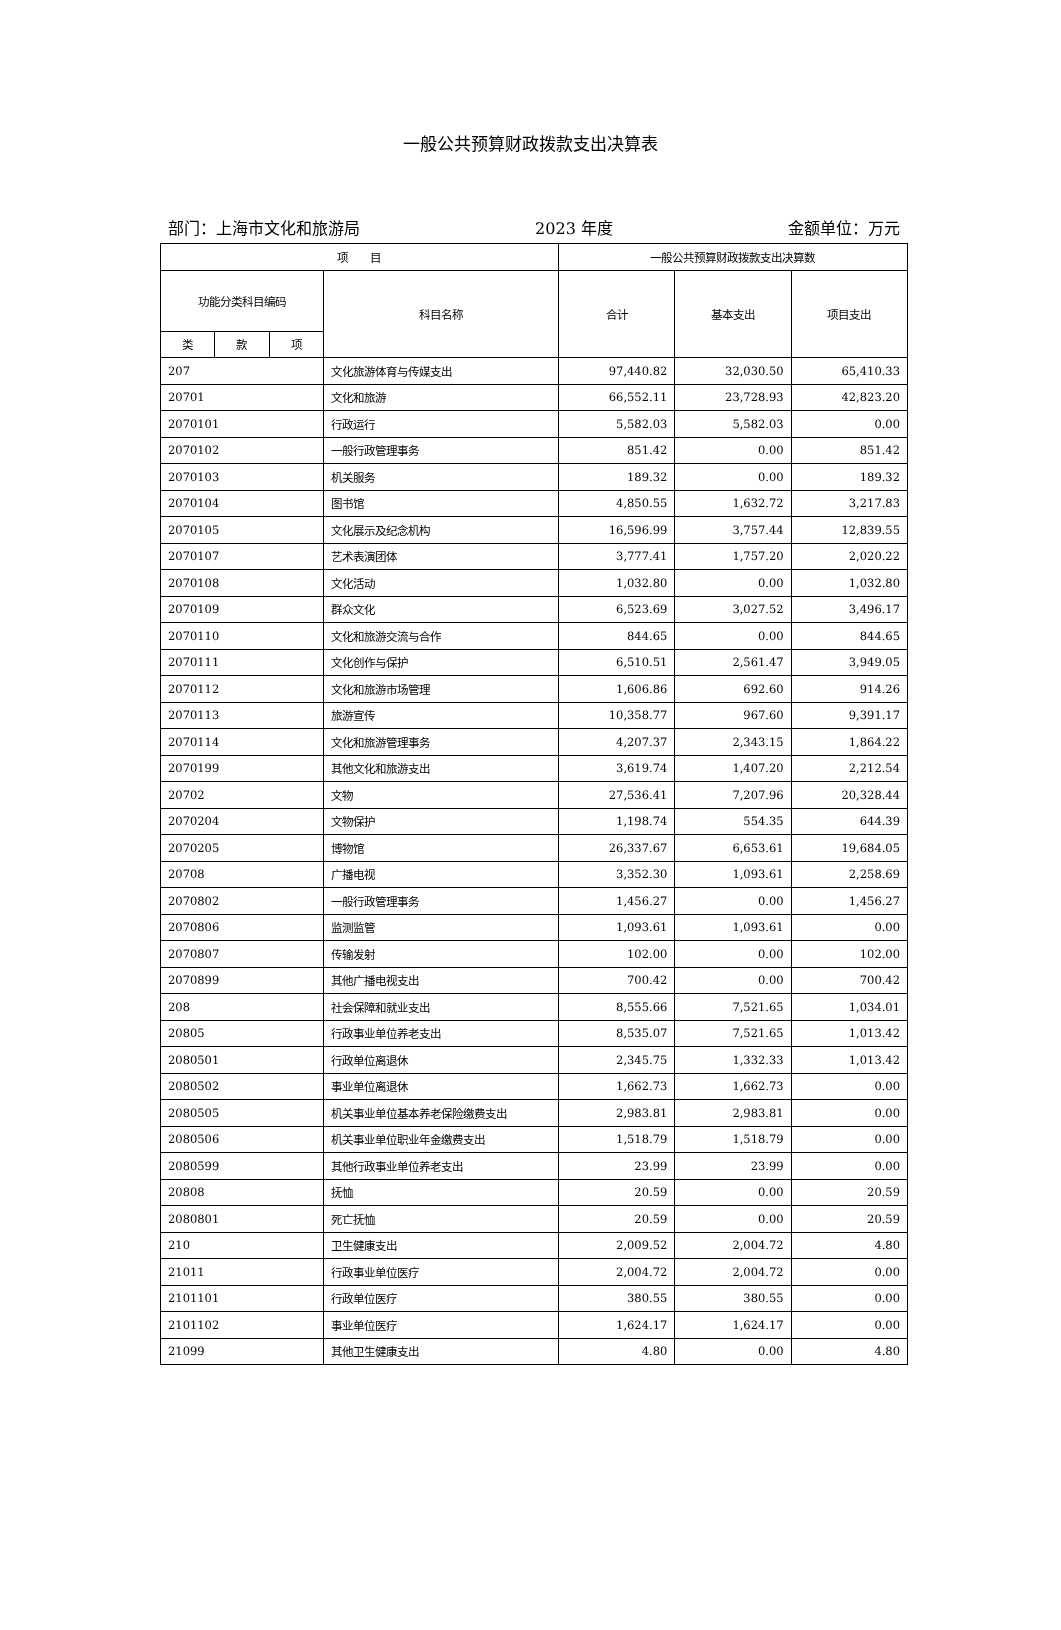一般公共预算财政拨款支出决算表
部门：上海市文化和旅游局 2023 年度 金额单位：万元
| 项 目 | | | | 一般公共预算财政拨款支出决算数 | | |
| --- | --- | --- | --- | --- | --- | --- |
| 功能分类科目编码 | | | 科目名称 | 合计 | 基本支出 | 项目支出 |
| 类 | 款 | 项 | | | | |
| 207 | | | 文化旅游体育与传媒支出 | 97,440.82 | 32,030.50 | 65,410.33 |
| 20701 | | | 文化和旅游 | 66,552.11 | 23,728.93 | 42,823.20 |
| 2070101 | | | 行政运行 | 5,582.03 | 5,582.03 | 0.00 |
| 2070102 | | | 一般行政管理事务 | 851.42 | 0.00 | 851.42 |
| 2070103 | | | 机关服务 | 189.32 | 0.00 | 189.32 |
| 2070104 | | | 图书馆 | 4,850.55 | 1,632.72 | 3,217.83 |
| 2070105 | | | 文化展示及纪念机构 | 16,596.99 | 3,757.44 | 12,839.55 |
| 2070107 | | | 艺术表演团体 | 3,777.41 | 1,757.20 | 2,020.22 |
| 2070108 | | | 文化活动 | 1,032.80 | 0.00 | 1,032.80 |
| 2070109 | | | 群众文化 | 6,523.69 | 3,027.52 | 3,496.17 |
| 2070110 | | | 文化和旅游交流与合作 | 844.65 | 0.00 | 844.65 |
| 2070111 | | | 文化创作与保护 | 6,510.51 | 2,561.47 | 3,949.05 |
| 2070112 | | | 文化和旅游市场管理 | 1,606.86 | 692.60 | 914.26 |
| 2070113 | | | 旅游宣传 | 10,358.77 | 967.60 | 9,391.17 |
| 2070114 | | | 文化和旅游管理事务 | 4,207.37 | 2,343.15 | 1,864.22 |
| 2070199 | | | 其他文化和旅游支出 | 3,619.74 | 1,407.20 | 2,212.54 |
| 20702 | | | 文物 | 27,536.41 | 7,207.96 | 20,328.44 |
| 2070204 | | | 文物保护 | 1,198.74 | 554.35 | 644.39 |
| 2070205 | | | 博物馆 | 26,337.67 | 6,653.61 | 19,684.05 |
| 20708 | | | 广播电视 | 3,352.30 | 1,093.61 | 2,258.69 |
| 2070802 | | | 一般行政管理事务 | 1,456.27 | 0.00 | 1,456.27 |
| 2070806 | | | 监测监管 | 1,093.61 | 1,093.61 | 0.00 |
| 2070807 | | | 传输发射 | 102.00 | 0.00 | 102.00 |
| 2070899 | | | 其他广播电视支出 | 700.42 | 0.00 | 700.42 |
| 208 | | | 社会保障和就业支出 | 8,555.66 | 7,521.65 | 1,034.01 |
| 20805 | | | 行政事业单位养老支出 | 8,535.07 | 7,521.65 | 1,013.42 |
| 2080501 | | | 行政单位离退休 | 2,345.75 | 1,332.33 | 1,013.42 |
| 2080502 | | | 事业单位离退休 | 1,662.73 | 1,662.73 | 0.00 |
| 2080505 | | | 机关事业单位基本养老保险缴费支出 | 2,983.81 | 2,983.81 | 0.00 |
| 2080506 | | | 机关事业单位职业年金缴费支出 | 1,518.79 | 1,518.79 | 0.00 |
| 2080599 | | | 其他行政事业单位养老支出 | 23.99 | 23.99 | 0.00 |
| 20808 | | | 抚恤 | 20.59 | 0.00 | 20.59 |
| 2080801 | | | 死亡抚恤 | 20.59 | 0.00 | 20.59 |
| 210 | | | 卫生健康支出 | 2,009.52 | 2,004.72 | 4.80 |
| 21011 | | | 行政事业单位医疗 | 2,004.72 | 2,004.72 | 0.00 |
| 2101101 | | | 行政单位医疗 | 380.55 | 380.55 | 0.00 |
| 2101102 | | | 事业单位医疗 | 1,624.17 | 1,624.17 | 0.00 |
| 21099 | | | 其他卫生健康支出 | 4.80 | 0.00 | 4.80 |